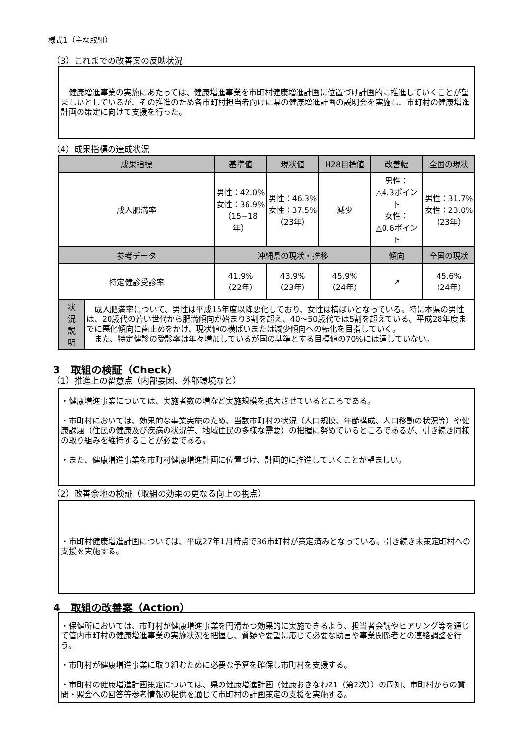様式1（主な取組）
（3）これまでの改善案の反映状況
　健康増進事業の実施にあたっては、健康増進事業を市町村健康増進計画に位置づけ計画的に推進していくことが望ましいとしているが、その推進のため各市町村担当者向けに県の健康増進計画の説明会を実施し、市町村の健康増進計画の策定に向けて支援を行った。
（4）成果指標の達成状況
| 成果指標 | | 基準値 | 現状値 | H28目標値 | 改善幅 | 全国の現状 |
| --- | --- | --- | --- | --- | --- | --- |
| 成人肥満率 | | 男性：42.0% 女性：36.9% （15−18年） | 男性：46.3% 女性：37.5% （23年） | 減少 | 男性： △4.3ポイント 女性： △0.6ポイント | 男性：31.7% 女性：23.0% （23年） |
| 参考データ | | 沖縄県の現状・推移 | | | 傾向 | 全国の現状 |
| 特定健診受診率 | | 41.9% （22年） | 43.9% （23年） | 45.9% （24年） | ↗ | 45.6% （24年） |
| 状 況 説 明 | 成人肥満率について、男性は平成15年度以降悪化しており、女性は横ばいとなっている。特に本県の男性は、20歳代の若い世代から肥満傾向が始まり3割を超え、40～50歳代では5割を超えている。平成28年度までに悪化傾向に歯止めをかけ、現状値の横ばいまたは減少傾向への転化を目指していく。 また、特定健診の受診率は年々増加しているが国の基準とする目標値の70%には達していない。 | | | | | |
3　取組の検証（Check）
（1）推進上の留意点（内部要因、外部環境など）
・健康増進事業については、実施者数の増など実施規模を拡大させているところである。
・市町村においては、効果的な事業実施のため、当該市町村の状況（人口規模、年齢構成、人口移動の状況等）や健康課題（住民の健康及び疾病の状況等、地域住民の多様な需要）の把握に努めているところであるが、引き続き同様の取り組みを維持することが必要である。
・また、健康増進事業を市町村健康増進計画に位置づけ、計画的に推進していくことが望ましい。
（2）改善余地の検証（取組の効果の更なる向上の視点）
・市町村健康増進計画については、平成27年1月時点で36市町村が策定済みとなっている。引き続き未策定町村への支援を実施する。
4　取組の改善案（Action）
・保健所においては、市町村が健康増進事業を円滑かつ効果的に実施できるよう、担当者会議やヒアリング等を通じて管内市町村の健康増進事業の実施状況を把握し、質疑や要望に応じて必要な助言や事業関係者との連絡調整を行う。
・市町村が健康増進事業に取り組むために必要な予算を確保し市町村を支援する。
・市町村の健康増進計画策定については、県の健康増進計画（健康おきなわ21（第2次））の周知、市町村からの質問・照会への回答等参考情報の提供を通じて市町村の計画策定の支援を実施する。